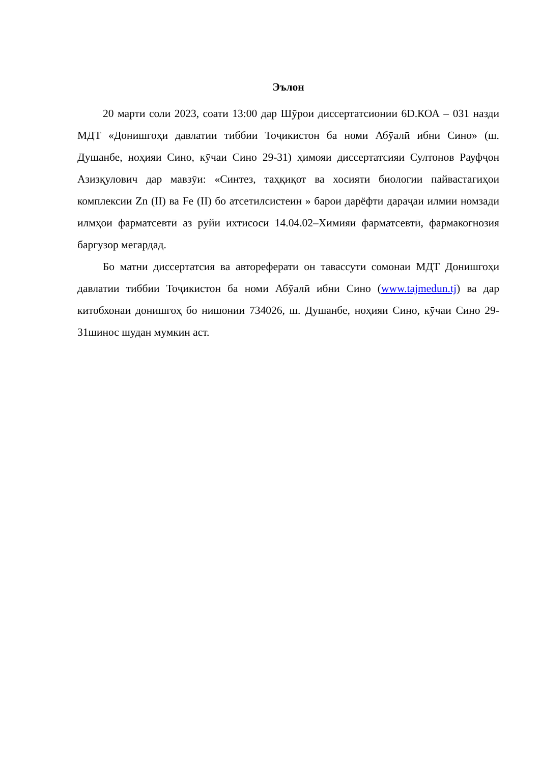Эълон
20 марти соли 2023, соати 13:00 дар Шӯрои диссертатсионии 6D.КОА – 031 назди МДТ «Донишгоҳи давлатии тиббии Тоҷикистон ба номи Абӯалӣ ибни Сино» (ш. Душанбе, ноҳияи Сино, кӯчаи Сино 29-31) ҳимояи диссертатсияи Султонов Рауфҷон Азизқулович дар мавзӯи: «Синтез, таҳқиқот ва хосияти биологии пайвастагиҳои комплексии Zn (II) ва Fe (II) бо атсетилсистеин » барои дарёфти дараҷаи илмии номзади илмҳои фарматсевтӣ аз рӯйи ихтисоси 14.04.02–Химияи фарматсевтӣ, фармакогнозия баргузор мегардад.
Бо матни диссертатсия ва автореферати он тавассути сомонаи МДТ Донишгоҳи давлатии тиббии Тоҷикистон ба номи Абӯалӣ ибни Сино (www.tajmedun.tj) ва дар китобхонаи донишгоҳ бо нишонии 734026, ш. Душанбе, ноҳияи Сино, кӯчаи Сино 29-31шинос шудан мумкин аст.